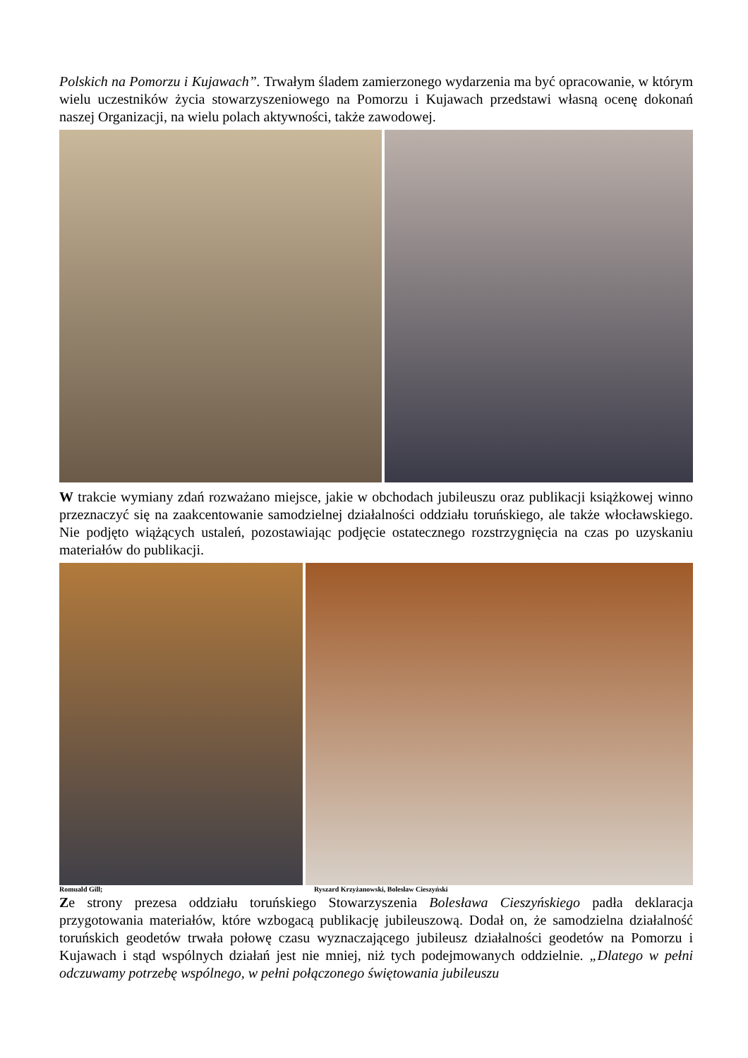Polskich na Pomorzu i Kujawach”. Trwałym śladem zamierzonego wydarzenia ma być opracowanie, w którym wielu uczestników życia stowarzyszeniowego na Pomorzu i Kujawach przedstawi własną ocenę dokonań naszej Organizacji, na wielu polach aktywności, także zawodowej.
W trakcie wymiany zdań rozważano miejsce, jakie w obchodach jubileuszu oraz publikacji książkowej winno przeznaczyć się na zaakcentowanie samodzielnej działalności oddziału toruńskiego, ale także włocławskiego. Nie podjęto wiążących ustaleń, pozostawiając podjęcie ostatecznego rozstrzygnięcia na czas po uzyskaniu materiałów do publikacji.
Romuald Gill; Ryszard Krzyżanowski, Bolesław Cieszyński
Ze strony prezesa oddziału toruńskiego Stowarzyszenia Bolesława Cieszyńskiego padła deklaracja przygotowania materiałów, które wzbogacą publikację jubileuszową. Dodał on, że samodzielna działalność toruńskich geodetów trwała połowę czasu wyznaczającego jubileusz działalności geodetów na Pomorzu i Kujawach i stąd wspólnych działań jest nie mniej, niż tych podejmowanych oddzielnie. „Dlatego w pełni odczuwamy potrzebę wspólnego, w pełni połączonego świętowania jubileuszu